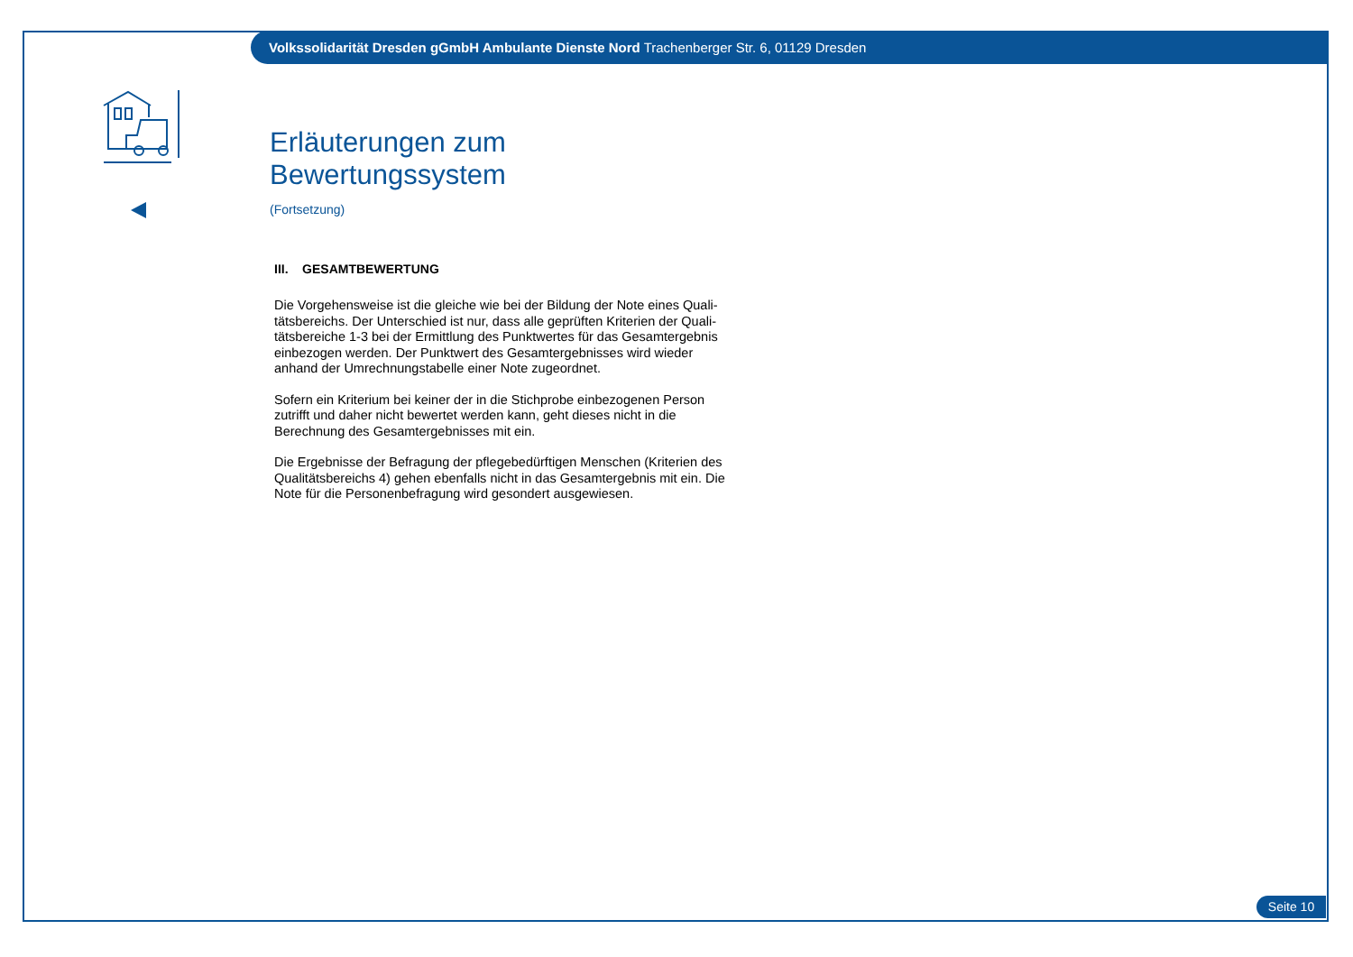Volkssolidarität Dresden gGmbH Ambulante Dienste Nord Trachenberger Str. 6, 01129 Dresden
Erläuterungen zum Bewertungssystem
(Fortsetzung)
III. GESAMTBEWERTUNG
Die Vorgehensweise ist die gleiche wie bei der Bildung der Note eines Quali-tätsbereichs. Der Unterschied ist nur, dass alle geprüften Kriterien der Quali-tätsbereiche 1-3 bei der Ermittlung des Punktwertes für das Gesamtergebnis einbezogen werden. Der Punktwert des Gesamtergebnisses wird wieder anhand der Umrechnungstabelle einer Note zugeordnet.
Sofern ein Kriterium bei keiner der in die Stichprobe einbezogenen Person zutrifft und daher nicht bewertet werden kann, geht dieses nicht in die Berechnung des Gesamtergebnisses mit ein.
Die Ergebnisse der Befragung der pflegebedürftigen Menschen (Kriterien des Qualitätsbereichs 4) gehen ebenfalls nicht in das Gesamtergebnis mit ein. Die Note für die Personenbefragung wird gesondert ausgewiesen.
Seite 10